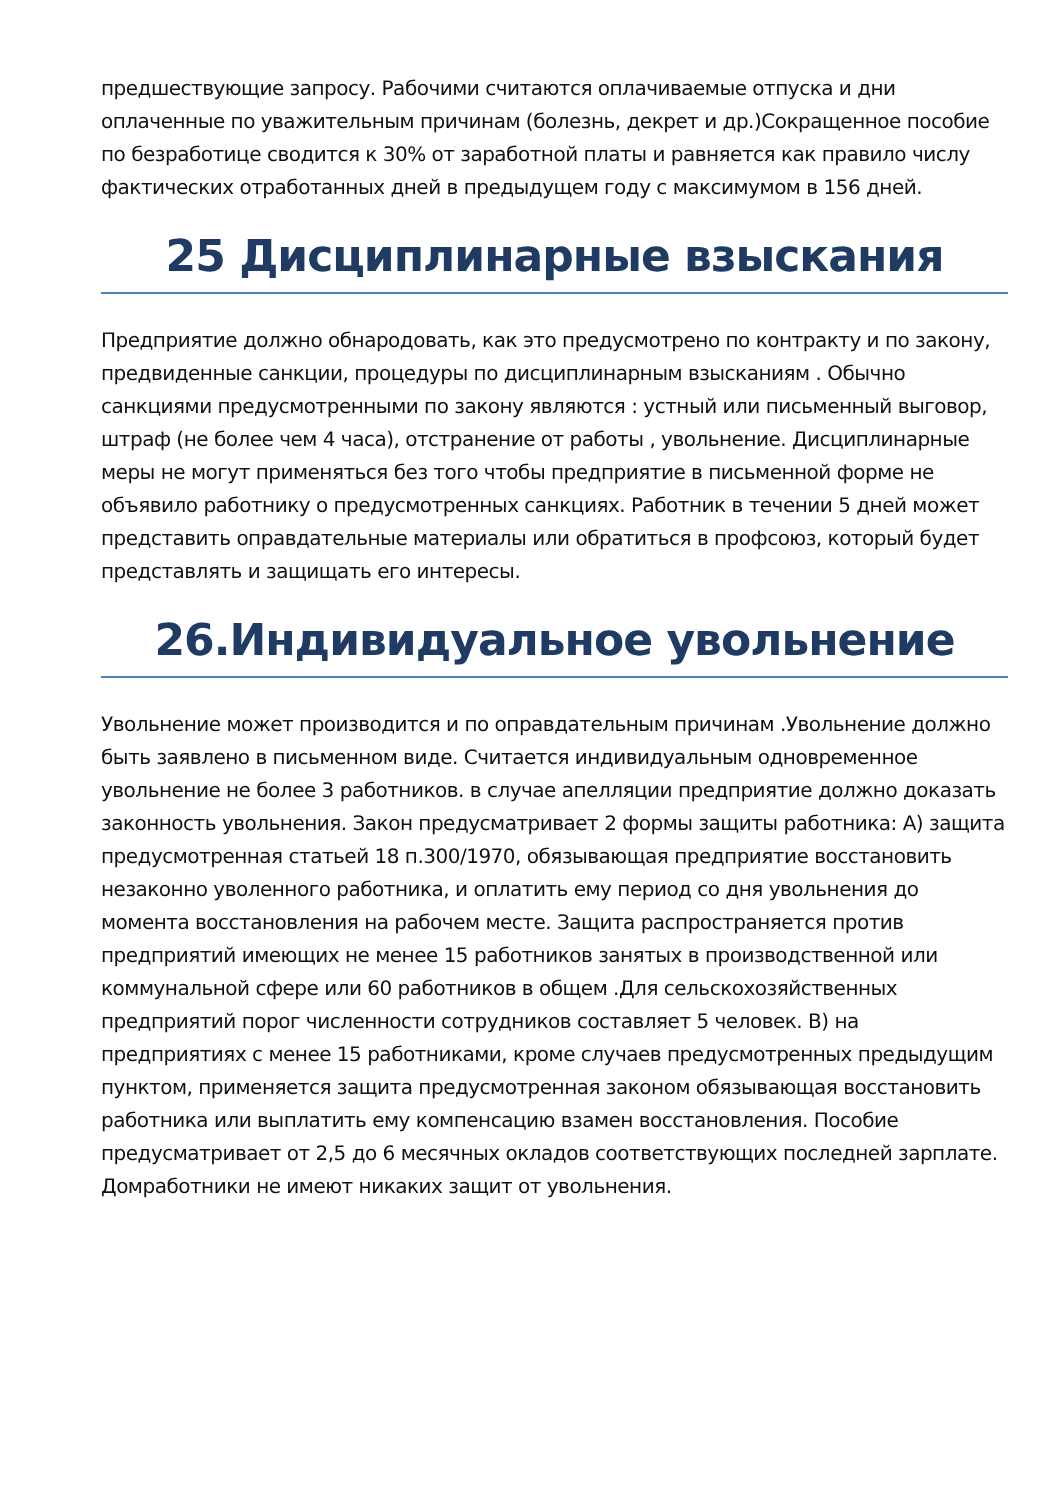предшествующие запросу. Рабочими считаются оплачиваемые отпуска и дни оплаченные по уважительным причинам (болезнь, декрет и др.)Сокращенное пособие по безработице сводится к 30% от заработной платы и равняется как правило числу фактических отработанных дней в предыдущем году с максимумом в 156 дней.
25 Дисциплинарные взыскания
Предприятие должно обнародовать, как это предусмотрено по контракту и по закону, предвиденные санкции, процедуры по дисциплинарным взысканиям . Обычно санкциями предусмотренными по закону являются : устный или письменный выговор, штраф (не более чем 4 часа), отстранение от работы , увольнение. Дисциплинарные меры не могут применяться без того чтобы предприятие в письменной форме не объявило работнику о предусмотренных санкциях. Работник в течении 5 дней может представить оправдательные материалы или обратиться в профсоюз, который будет представлять и защищать его интересы.
26.Индивидуальное увольнение
Увольнение может производится и по оправдательным причинам .Увольнение должно быть заявлено в письменном виде. Считается индивидуальным одновременное увольнение не более 3 работников. в случае апелляции предприятие должно доказать законность увольнения. Закон предусматривает 2 формы защиты работника: А) защита предусмотренная статьей 18 п.300/1970, обязывающая предприятие восстановить незаконно уволенного работника, и оплатить ему период со дня увольнения до момента восстановления на рабочем месте. Защита распространяется против предприятий имеющих не менее 15 работников занятых в производственной или коммунальной сфере или 60 работников в общем .Для сельскохозяйственных предприятий порог численности сотрудников составляет 5 человек. В) на предприятиях с менее 15 работниками, кроме случаев предусмотренных предыдущим пунктом, применяется защита предусмотренная законом обязывающая восстановить работника или выплатить ему компенсацию взамен восстановления. Пособие предусматривает от 2,5 до 6 месячных окладов соответствующих последней зарплате. Домработники не имеют никаких защит от увольнения.